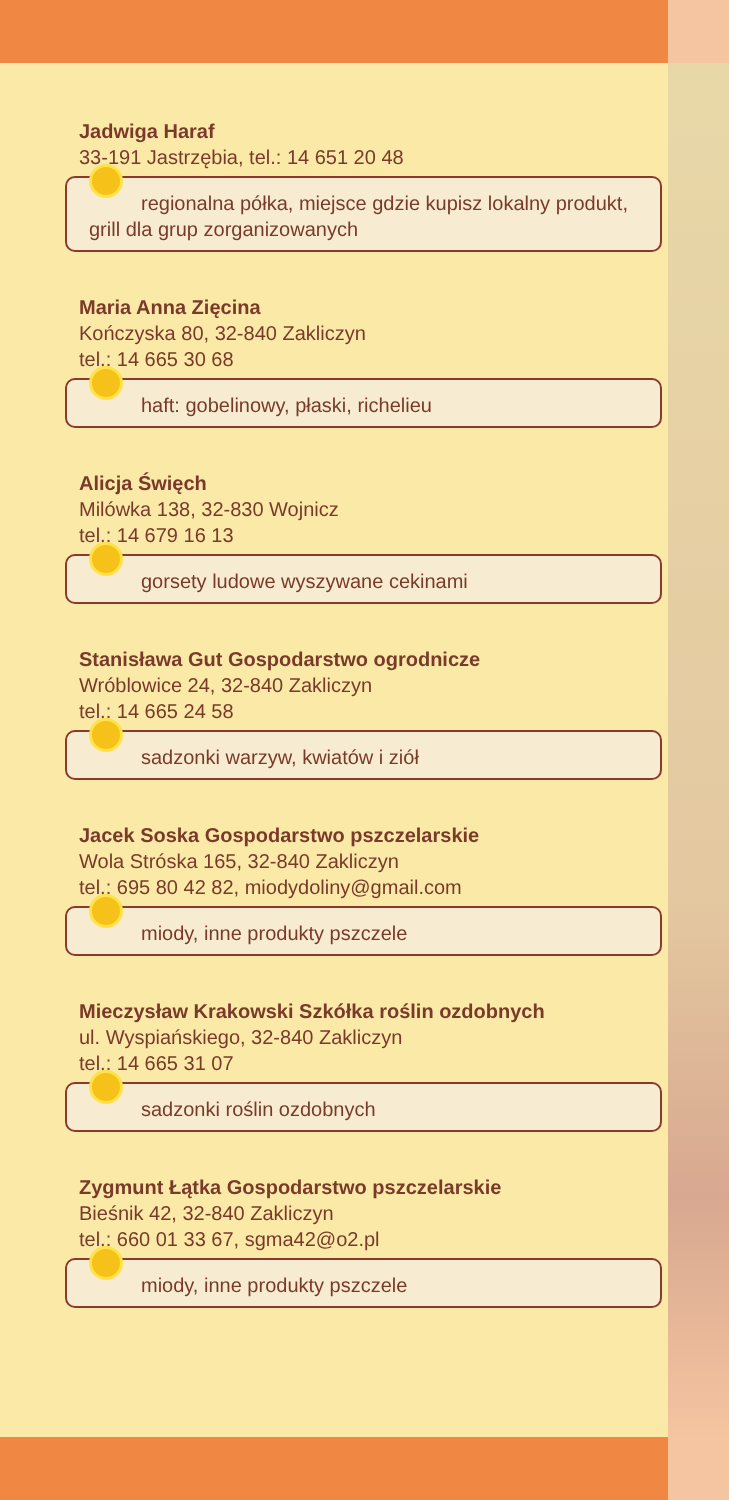Jadwiga Haraf
33-191 Jastrzębia, tel.: 14 651 20 48
regionalna półka, miejsce gdzie kupisz lokalny produkt, grill dla grup zorganizowanych
Maria Anna Zięcina
Kończyska 80, 32-840 Zakliczyn
tel.: 14 665 30 68
haft: gobelinowy, płaski, richelieu
Alicja Święch
Milówka 138, 32-830 Wojnicz
tel.: 14 679 16 13
gorsety ludowe wyszywane cekinami
Stanisława Gut Gospodarstwo ogrodnicze
Wróblowice 24, 32-840 Zakliczyn
tel.: 14 665 24 58
sadzonki warzyw, kwiatów i ziół
Jacek Soska Gospodarstwo pszczelarskie
Wola Stróska 165, 32-840 Zakliczyn
tel.: 695 80 42 82, miodydoliny@gmail.com
miody, inne produkty pszczele
Mieczysław Krakowski Szkółka roślin ozdobnych
ul. Wyspiańskiego, 32-840 Zakliczyn
tel.: 14 665 31 07
sadzonki roślin ozdobnych
Zygmunt Łątka Gospodarstwo pszczelarskie
Bieśnik 42, 32-840 Zakliczyn
tel.: 660 01 33 67, sgma42@o2.pl
miody, inne produkty pszczele